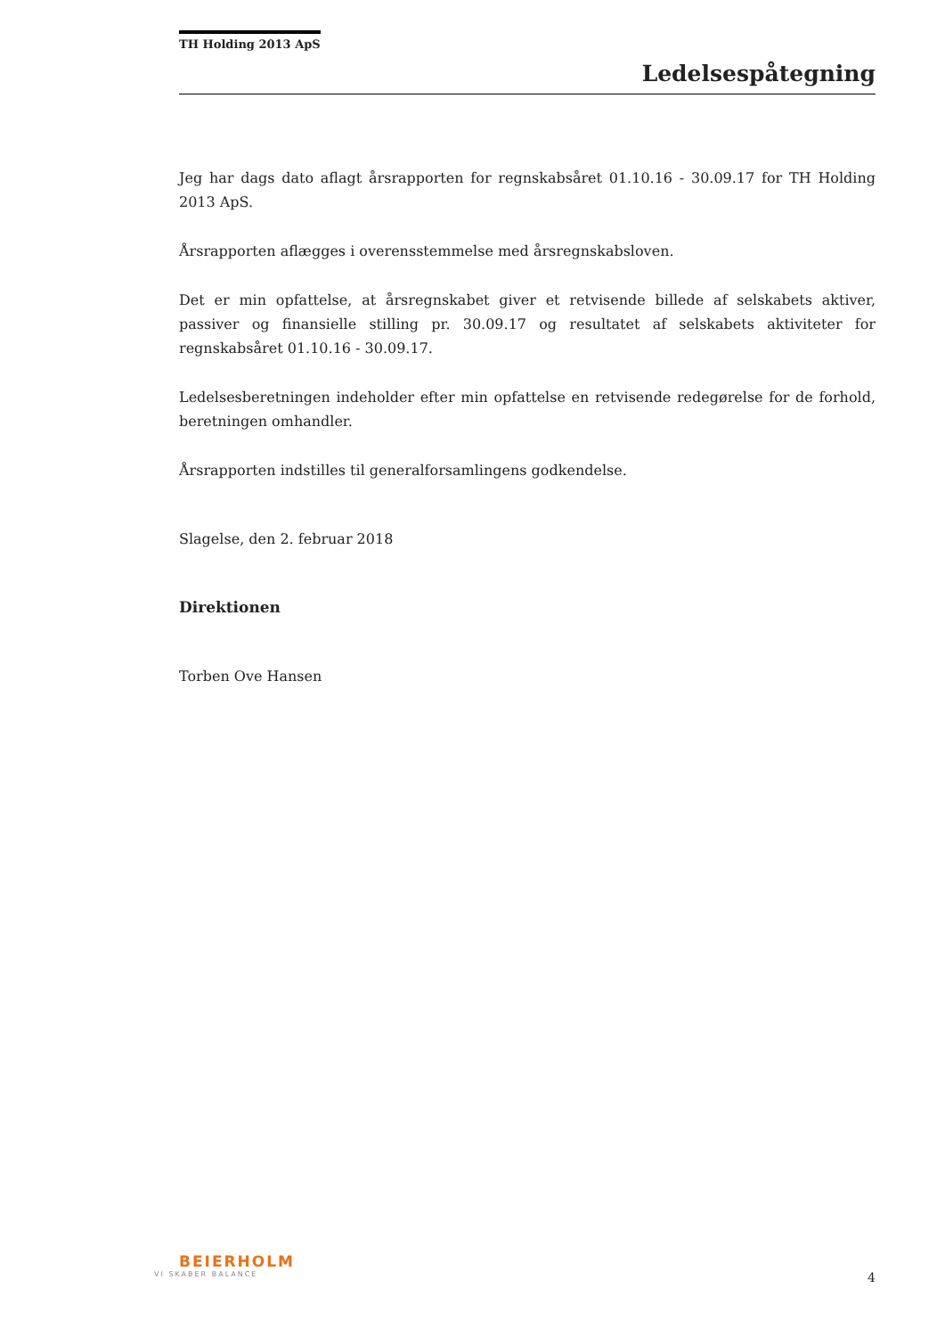TH Holding 2013 ApS
Ledelsespåtegning
Jeg har dags dato aflagt årsrapporten for regnskabsåret 01.10.16 - 30.09.17 for TH Holding 2013 ApS.
Årsrapporten aflægges i overensstemmelse med årsregnskabsloven.
Det er min opfattelse, at årsregnskabet giver et retvisende billede af selskabets aktiver, passiver og finansielle stilling pr. 30.09.17 og resultatet af selskabets aktiviteter for regnskabsåret 01.10.16 - 30.09.17.
Ledelsesberetningen indeholder efter min opfattelse en retvisende redegørelse for de forhold, beretningen omhandler.
Årsrapporten indstilles til generalforsamlingens godkendelse.
Slagelse, den 2. februar 2018
Direktionen
Torben Ove Hansen
BEIERHOLM
VI SKABER BALANCE
4